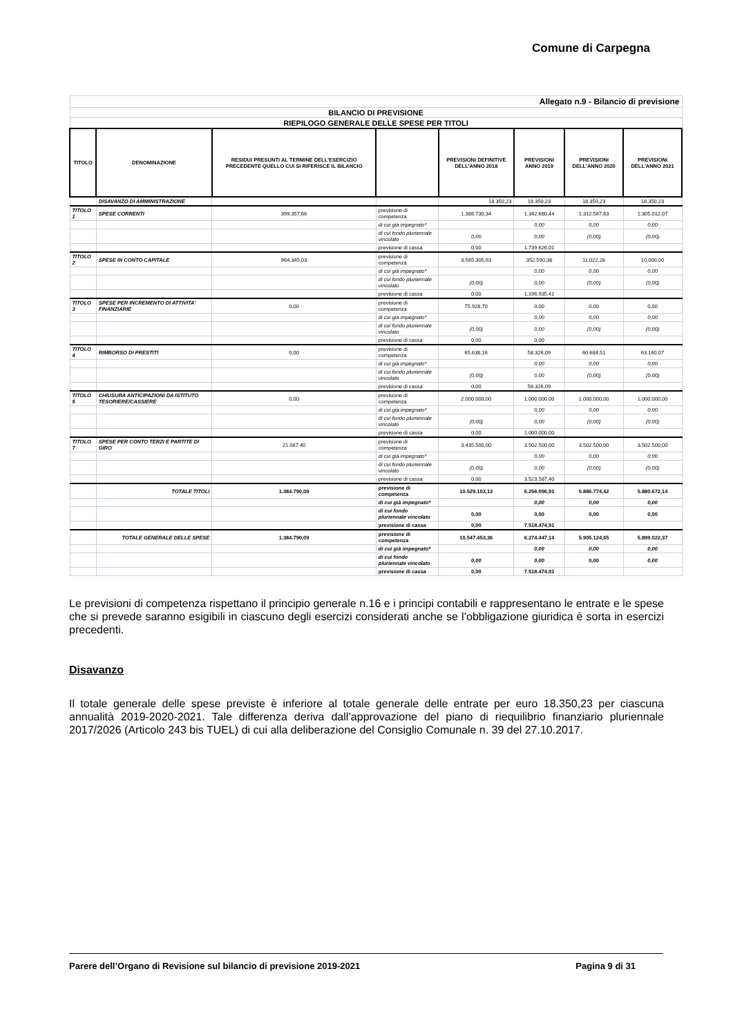Comune di Carpegna
| Allegato n.9 - Bilancio di previsione | | | | | | | |
| BILANCIO DI PREVISIONE | | | | | | | |
| RIEPILOGO GENERALE DELLE SPESE PER TITOLI | | | | | | | |
| TITOLO | DENOMINAZIONE | RESIDUI PRESUNTI AL TERMINE DELL'ESERCIZIO PRECEDENTE QUELLO CUI SI RIFERISCE IL BILANCIO | | PREVISIONI DEFINITIVE DELL'ANNO 2018 | PREVISIONI ANNO 2019 | PREVISIONI DELL'ANNO 2020 | PREVISIONI DELL'ANNO 2021 |
| | DISAVANZO DI AMMINISTRAZIONE | | | 18.350,23 | 18.350,23 | 18.350,23 | 18.350,23 |
| TITOLO 1 | SPESE CORRENTI | 399.357,66 | previsione di competenza | 1.386.730,34 | 1.342.680,44 | 1.312.567,63 | 1.305.012,07 |
| | | | di cui già impegnato* | | 0,00 | 0,00 | 0,00 |
| | | | di cui fondo pluriennale vincolato | 0,00 | 0,00 | (0,00) | (0,00) |
| | | | previsione di cassa | 0,00 | 1.739.626,01 | | |
| TITOLO 2 | SPESE IN CONTO CAPITALE | 964.345,03 | previsione di competenza | 3.565.305,93 | 352.590,38 | 11.022,28 | 10.000,00 |
| | | | di cui già impegnato* | | 0,00 | 0,00 | 0,00 |
| | | | di cui fondo pluriennale vincolato | (0,00) | 0,00 | (0,00) | (0,00) |
| | | | previsione di cassa | 0,00 | 1.196.935,41 | | |
| TITOLO 3 | SPESE PER INCREMENTO DI ATTIVITA' FINANZIARIE | 0,00 | previsione di competenza | 75.928,70 | 0,00 | 0,00 | 0,00 |
| | | | di cui già impegnato* | | 0,00 | 0,00 | 0,00 |
| | | | di cui fondo pluriennale vincolato | (0,00) | 0,00 | (0,00) | (0,00) |
| | | | previsione di cassa | 0,00 | 0,00 | | |
| TITOLO 4 | RIMBORSO DI PRESTITI | 0,00 | previsione di competenza | 65.638,16 | 58.326,09 | 60.684,51 | 63.160,07 |
| | | | di cui già impegnato* | | 0,00 | 0,00 | 0,00 |
| | | | di cui fondo pluriennale vincolato | (0,00) | 0,00 | (0,00) | (0,00) |
| | | | previsione di cassa | 0,00 | 58.326,09 | | |
| TITOLO 5 | CHIUSURA ANTICIPAZIONI DA ISTITUTO TESORIERE/CASSIERE | 0,00 | previsione di competenza | 2.000.000,00 | 1.000.000,00 | 1.000.000,00 | 1.000.000,00 |
| | | | di cui già impegnato* | | 0,00 | 0,00 | 0,00 |
| | | | di cui fondo pluriennale vincolato | (0,00) | 0,00 | (0,00) | (0,00) |
| | | | previsione di cassa | 0,00 | 1.000.000,00 | | |
| TITOLO 7 | SPESE PER CONTO TERZI E PARTITE DI GIRO | 21.087,40 | previsione di competenza | 3.435.500,00 | 3.502.500,00 | 3.502.500,00 | 3.502.500,00 |
| | | | di cui già impegnato* | | 0,00 | 0,00 | 0,00 |
| | | | di cui fondo pluriennale vincolato | (0,00) | 0,00 | (0,00) | (0,00) |
| | | | previsione di cassa | 0,00 | 3.523.587,40 | | |
| | TOTALE TITOLI | 1.384.790,09 | previsione di competenza | 10.529.103,13 | 6.256.096,91 | 5.886.774,42 | 5.880.672,14 |
| | | | di cui già impegnato* | | 0,00 | 0,00 | 0,00 |
| | | | di cui fondo pluriennale vincolato | 0,00 | 0,00 | 0,00 | 0,00 |
| | | | previsione di cassa | 0,00 | 7.518.474,91 | | |
| | TOTALE GENERALE DELLE SPESE | 1.384.790,09 | previsione di competenza | 10.547.453,36 | 6.274.447,14 | 5.905.124,65 | 5.899.022,37 |
| | | | di cui già impegnato* | | 0,00 | 0,00 | 0,00 |
| | | | di cui fondo pluriennale vincolato | 0,00 | 0,00 | 0,00 | 0,00 |
| | | | previsione di cassa | 0,00 | 7.518.474,91 | | |
Le previsioni di competenza rispettano il principio generale n.16 e i principi contabili e rappresentano le entrate e le spese che si prevede saranno esigibili in ciascuno degli esercizi considerati anche se l’obbligazione giuridica è sorta in esercizi precedenti.
Disavanzo
Il totale generale delle spese previste è inferiore al totale generale delle entrate per euro 18.350,23 per ciascuna annualità 2019-2020-2021. Tale differenza deriva dall’approvazione del piano di riequilibrio finanziario pluriennale 2017/2026 (Articolo 243 bis TUEL) di cui alla deliberazione del Consiglio Comunale n. 39 del 27.10.2017.
Parere dell’Organo di Revisione sul bilancio di previsione 2019-2021 Pagina 9 di 31